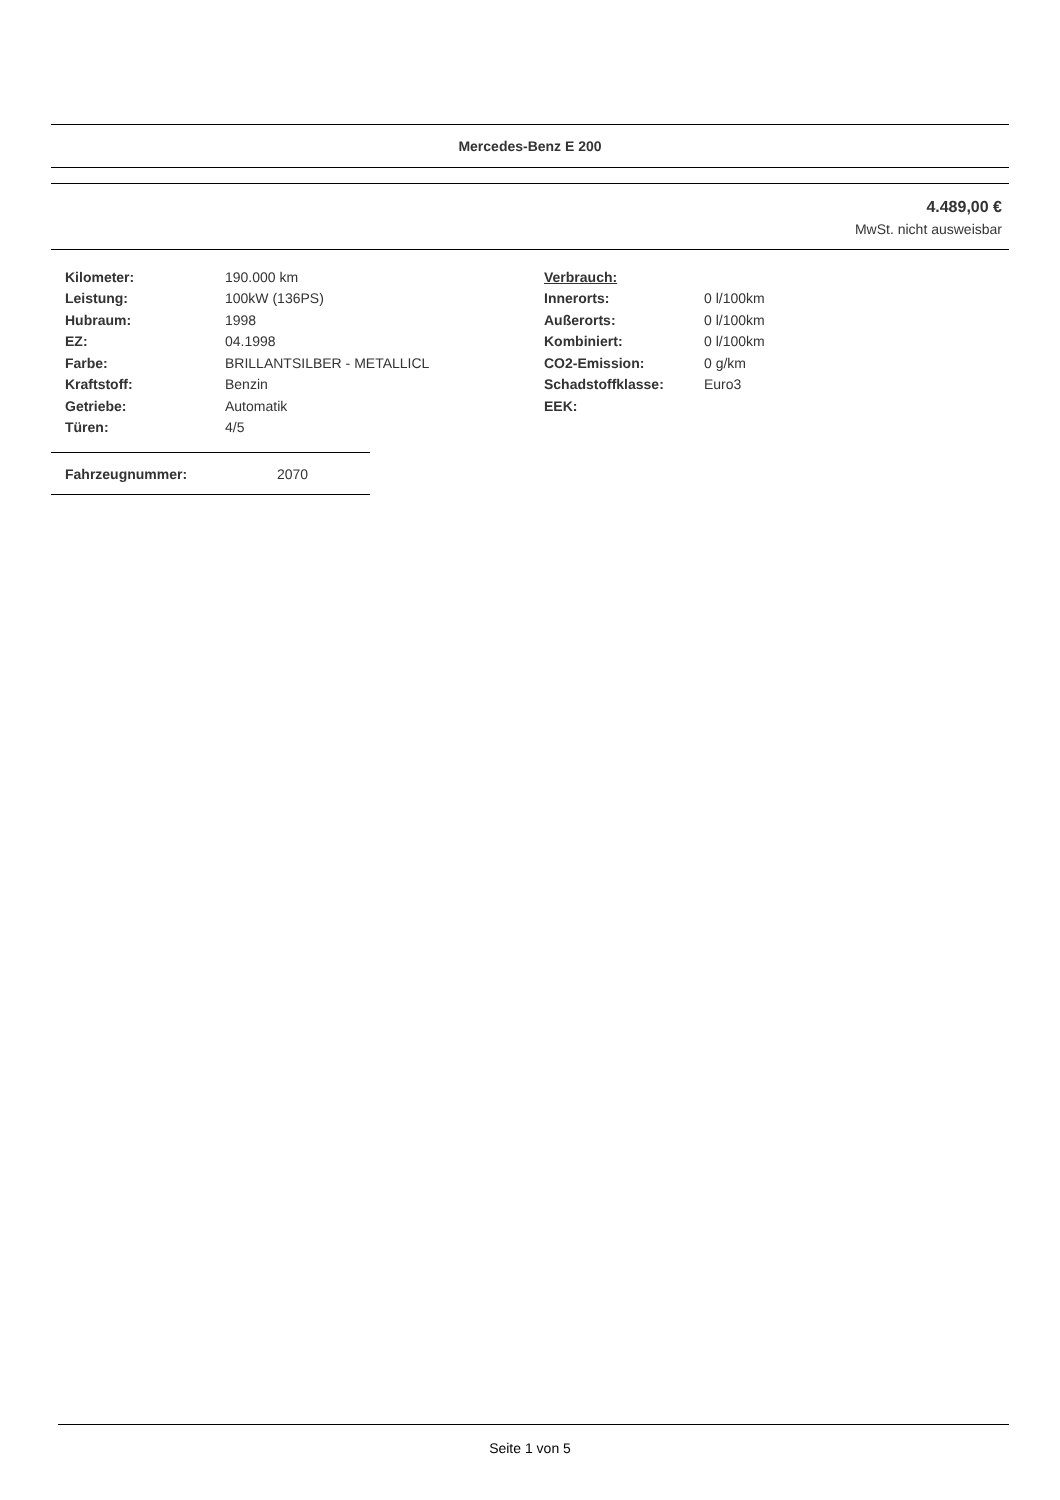Mercedes-Benz E 200
4.489,00 €
MwSt. nicht ausweisbar
| Kilometer: | 190.000 km |
| Leistung: | 100kW (136PS) |
| Hubraum: | 1998 |
| EZ: | 04.1998 |
| Farbe: | BRILLANTSILBER - METALLICL |
| Kraftstoff: | Benzin |
| Getriebe: | Automatik |
| Türen: | 4/5 |
| Verbrauch: | |
| Innerorts: | 0 l/100km |
| Außerorts: | 0 l/100km |
| Kombiniert: | 0 l/100km |
| CO2-Emission: | 0 g/km |
| Schadstoffklasse: | Euro3 |
| EEK: | |
| Fahrzeugnummer: | 2070 |
Seite 1 von 5